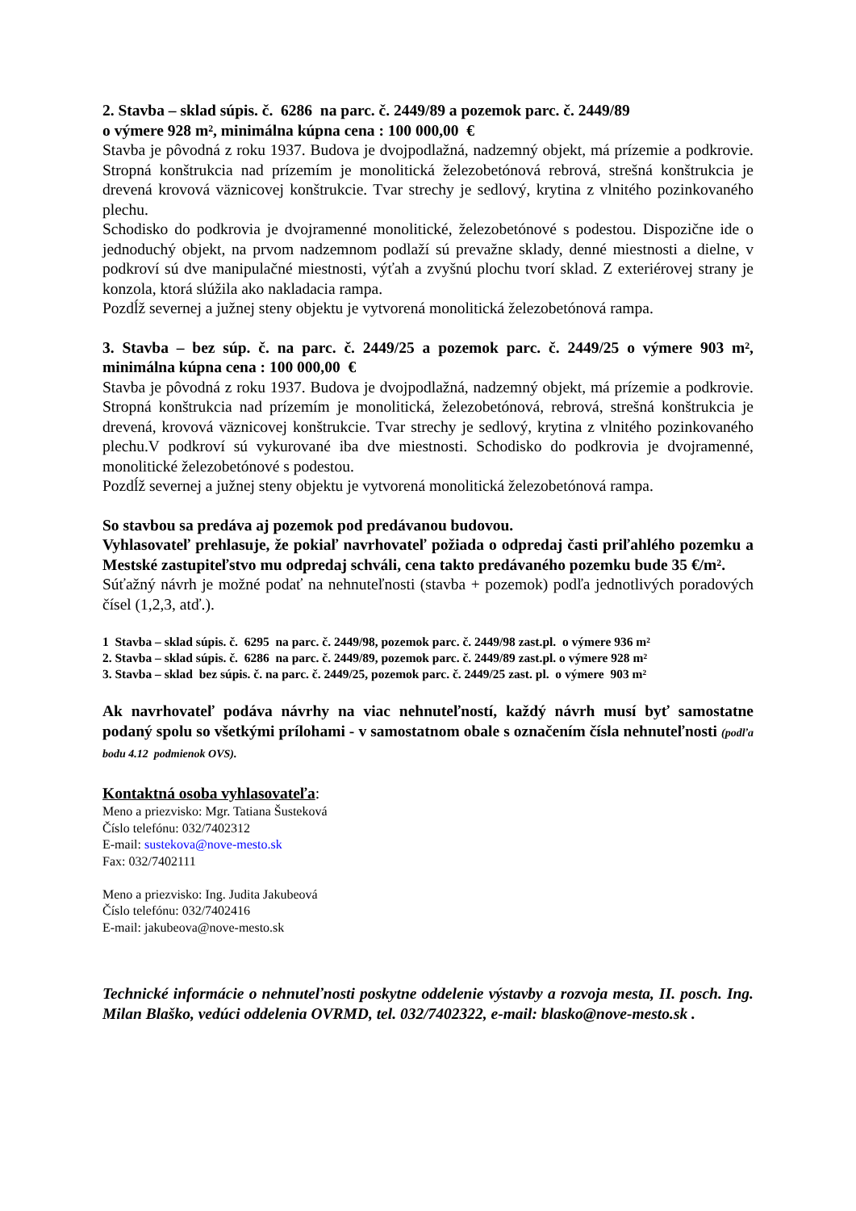2. Stavba – sklad súpis. č. 6286 na parc. č. 2449/89 a pozemok parc. č. 2449/89
o výmere 928 m², minimálna kúpna cena : 100 000,00 €
Stavba je pôvodná z roku 1937. Budova je dvojpodlažná, nadzemný objekt, má prízemie a podkrovie. Stropná konštrukcia nad prízemím je monolitická železobetónová rebrová, strešná konštrukcia je drevená krovová väznicovej konštrukcie. Tvar strechy je sedlový, krytina z vlnitého pozinkovaného plechu.
Schodisko do podkrovia je dvojramenné monolitické, železobetónové s podestou. Dispozične ide o jednoduchý objekt, na prvom nadzemnom podlaží sú prevažne sklady, denné miestnosti a dielne, v podkroví sú dve manipulačné miestnosti, výťah a zvyšnú plochu tvorí sklad. Z exteriérovej strany je konzola, ktorá slúžila ako nakladacia rampa.
Pozdĺž severnej a južnej steny objektu je vytvorená monolitická železobetónová rampa.
3. Stavba – bez súp. č. na parc. č. 2449/25 a pozemok parc. č. 2449/25 o výmere 903 m², minimálna kúpna cena : 100 000,00 €
Stavba je pôvodná z roku 1937. Budova je dvojpodlažná, nadzemný objekt, má prízemie a podkrovie. Stropná konštrukcia nad prízemím je monolitická, železobetónová, rebrová, strešná konštrukcia je drevená, krovová väznicovej konštrukcie. Tvar strechy je sedlový, krytina z vlnitého pozinkovaného plechu.V podkroví sú vykurované iba dve miestnosti. Schodisko do podkrovia je dvojramenné, monolitické železobetónové s podestou.
Pozdĺž severnej a južnej steny objektu je vytvorená monolitická železobetónová rampa.
So stavbou sa predáva aj pozemok pod predávanou budovou.
Vyhlasovateľ prehlasuje, že pokiaľ navrhovateľ požiada o odpredaj časti priľahlého pozemku a Mestské zastupiteľstvo mu odpredaj schváli, cena takto predávaného pozemku bude 35 €/m².
Súťažný návrh je možné podať na nehnuteľnosti (stavba + pozemok) podľa jednotlivých poradových čísel (1,2,3, atď.).
1 Stavba – sklad súpis. č. 6295 na parc. č. 2449/98, pozemok parc. č. 2449/98 zast.pl. o výmere 936 m²
2. Stavba – sklad súpis. č. 6286 na parc. č. 2449/89, pozemok parc. č. 2449/89 zast.pl. o výmere 928 m²
3. Stavba – sklad bez súpis. č. na parc. č. 2449/25, pozemok parc. č. 2449/25 zast. pl. o výmere 903 m²
Ak navrhovateľ podáva návrhy na viac nehnuteľností, každý návrh musí byť samostatne podaný spolu so všetkými prílohami - v samostatnom obale s označením čísla nehnuteľnosti (podľa bodu 4.12 podmienok OVS).
Kontaktná osoba vyhlasovateľa:
Meno a priezvisko: Mgr. Tatiana Šusteková
Číslo telefónu: 032/7402312
E-mail: sustekova@nove-mesto.sk
Fax: 032/7402111
Meno a priezvisko: Ing. Judita Jakubeová
Číslo telefónu: 032/7402416
E-mail: jakubeova@nove-mesto.sk
Technické informácie o nehnuteľnosti poskytne oddelenie výstavby a rozvoja mesta, II. posch. Ing. Milan Blaško, vedúci oddelenia OVRMD, tel. 032/7402322, e-mail: blasko@nove-mesto.sk .